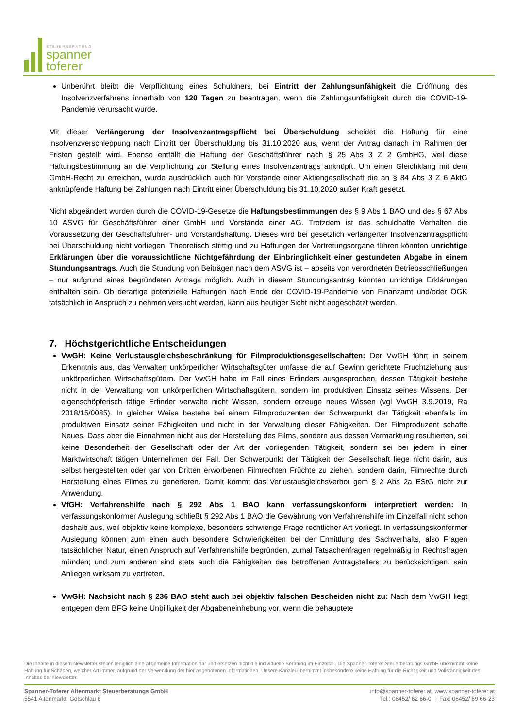STEUERBERATUNG
spanner
toferer
Unberührt bleibt die Verpflichtung eines Schuldners, bei Eintritt der Zahlungsunfähigkeit die Eröffnung des Insolvenzverfahrens innerhalb von 120 Tagen zu beantragen, wenn die Zahlungsunfähigkeit durch die COVID-19-Pandemie verursacht wurde.
Mit dieser Verlängerung der Insolvenzantragspflicht bei Überschuldung scheidet die Haftung für eine Insolvenzverschleppung nach Eintritt der Überschuldung bis 31.10.2020 aus, wenn der Antrag danach im Rahmen der Fristen gestellt wird. Ebenso entfällt die Haftung der Geschäftsführer nach § 25 Abs 3 Z 2 GmbHG, weil diese Haftungsbestimmung an die Verpflichtung zur Stellung eines Insolvenzantrags anknüpft. Um einen Gleichklang mit dem GmbH-Recht zu erreichen, wurde ausdrücklich auch für Vorstände einer Aktiengesellschaft die an § 84 Abs 3 Z 6 AktG anknüpfende Haftung bei Zahlungen nach Eintritt einer Überschuldung bis 31.10.2020 außer Kraft gesetzt.
Nicht abgeändert wurden durch die COVID-19-Gesetze die Haftungsbestimmungen des § 9 Abs 1 BAO und des § 67 Abs 10 ASVG für Geschäftsführer einer GmbH und Vorstände einer AG. Trotzdem ist das schuldhafte Verhalten die Voraussetzung der Geschäftsführer- und Vorstandshaftung. Dieses wird bei gesetzlich verlängerter Insolvenzantragspflicht bei Überschuldung nicht vorliegen. Theoretisch strittig und zu Haftungen der Vertretungsorgane führen könnten unrichtige Erklärungen über die voraussichtliche Nichtgefährdung der Einbringlichkeit einer gestundeten Abgabe in einem Stundungsantrags. Auch die Stundung von Beiträgen nach dem ASVG ist – abseits von verordneten Betriebsschließungen – nur aufgrund eines begründeten Antrags möglich. Auch in diesem Stundungsantrag könnten unrichtige Erklärungen enthalten sein. Ob derartige potenzielle Haftungen nach Ende der COVID-19-Pandemie von Finanzamt und/oder ÖGK tatsächlich in Anspruch zu nehmen versucht werden, kann aus heutiger Sicht nicht abgeschätzt werden.
7. Höchstgerichtliche Entscheidungen
VwGH: Keine Verlustausgleichsbeschränkung für Filmproduktionsgesellschaften: Der VwGH führt in seinem Erkenntnis aus, das Verwalten unkörperlicher Wirtschaftsgüter umfasse die auf Gewinn gerichtete Fruchtziehung aus unkörperlichen Wirtschaftsgütern. Der VwGH habe im Fall eines Erfinders ausgesprochen, dessen Tätigkeit bestehe nicht in der Verwaltung von unkörperlichen Wirtschaftsgütern, sondern im produktiven Einsatz seines Wissens. Der eigenschöpferisch tätige Erfinder verwalte nicht Wissen, sondern erzeuge neues Wissen (vgl VwGH 3.9.2019, Ra 2018/15/0085). In gleicher Weise bestehe bei einem Filmproduzenten der Schwerpunkt der Tätigkeit ebenfalls im produktiven Einsatz seiner Fähigkeiten und nicht in der Verwaltung dieser Fähigkeiten. Der Filmproduzent schaffe Neues. Dass aber die Einnahmen nicht aus der Herstellung des Films, sondern aus dessen Vermarktung resultierten, sei keine Besonderheit der Gesellschaft oder der Art der vorliegenden Tätigkeit, sondern sei bei jedem in einer Marktwirtschaft tätigen Unternehmen der Fall. Der Schwerpunkt der Tätigkeit der Gesellschaft liege nicht darin, aus selbst hergestellten oder gar von Dritten erworbenen Filmrechten Früchte zu ziehen, sondern darin, Filmrechte durch Herstellung eines Filmes zu generieren. Damit kommt das Verlustausgleichsverbot gem § 2 Abs 2a EStG nicht zur Anwendung.
VfGH: Verfahrenshilfe nach § 292 Abs 1 BAO kann verfassungskonform interpretiert werden: In verfassungskonformer Auslegung schließt § 292 Abs 1 BAO die Gewährung von Verfahrenshilfe im Einzelfall nicht schon deshalb aus, weil objektiv keine komplexe, besonders schwierige Frage rechtlicher Art vorliegt. In verfassungskonformer Auslegung können zum einen auch besondere Schwierigkeiten bei der Ermittlung des Sachverhalts, also Fragen tatsächlicher Natur, einen Anspruch auf Verfahrenshilfe begründen, zumal Tatsachenfragen regelmäßig in Rechtsfragen münden; und zum anderen sind stets auch die Fähigkeiten des betroffenen Antragstellers zu berücksichtigen, sein Anliegen wirksam zu vertreten.
VwGH: Nachsicht nach § 236 BAO steht auch bei objektiv falschen Bescheiden nicht zu: Nach dem VwGH liegt entgegen dem BFG keine Unbilligkeit der Abgabeneinhebung vor, wenn die behauptete
Die Inhalte in diesem Newsletter stellen lediglich eine allgemeine Information dar und ersetzen nicht die individuelle Beratung im Einzelfall. Die Spanner-Toferer Steuerberatungs GmbH übernimmt keine Haftung für Schäden, welcher Art immer, aufgrund der Verwendung der hier angebotenen Informationen. Unsere Kanzlei übernimmt insbesondere keine Haftung für die Richtigkeit und Vollständigkeit des Inhaltes der Newsletter.
Spanner-Toferer Altenmarkt Steuerberatungs GmbH
5541 Altenmarkt, Götschlau 6
info@spanner-toferer.at, www.spanner-toferer.at
Tel.: 06452/ 62 66-0 | Fax: 06452/ 69 66-23